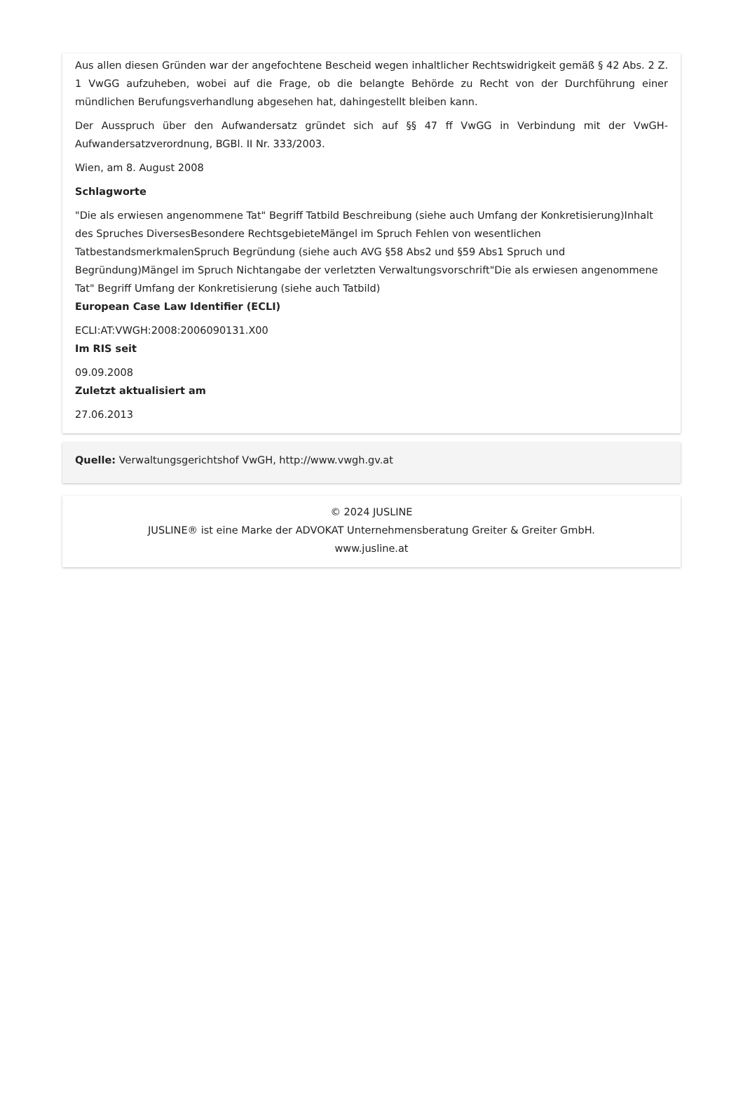Aus allen diesen Gründen war der angefochtene Bescheid wegen inhaltlicher Rechtswidrigkeit gemäß § 42 Abs. 2 Z. 1 VwGG aufzuheben, wobei auf die Frage, ob die belangte Behörde zu Recht von der Durchführung einer mündlichen Berufungsverhandlung abgesehen hat, dahingestellt bleiben kann.
Der Ausspruch über den Aufwandersatz gründet sich auf §§ 47 ff VwGG in Verbindung mit der VwGH-Aufwandersatzverordnung, BGBl. II Nr. 333/2003.
Wien, am 8. August 2008
Schlagworte
"Die als erwiesen angenommene Tat" Begriff Tatbild Beschreibung (siehe auch Umfang der Konkretisierung)Inhalt des Spruches DiversesBesondere RechtsgebieteMängel im Spruch Fehlen von wesentlichen TatbestandsmerkmalenSpruch Begründung (siehe auch AVG §58 Abs2 und §59 Abs1 Spruch und Begründung)Mängel im Spruch Nichtangabe der verletzten Verwaltungsvorschrift"Die als erwiesen angenommene Tat" Begriff Umfang der Konkretisierung (siehe auch Tatbild)
European Case Law Identifier (ECLI)
ECLI:AT:VWGH:2008:2006090131.X00
Im RIS seit
09.09.2008
Zuletzt aktualisiert am
27.06.2013
Quelle: Verwaltungsgerichtshof VwGH, http://www.vwgh.gv.at
© 2024 JUSLINE
JUSLINE® ist eine Marke der ADVOKAT Unternehmensberatung Greiter & Greiter GmbH.
www.jusline.at